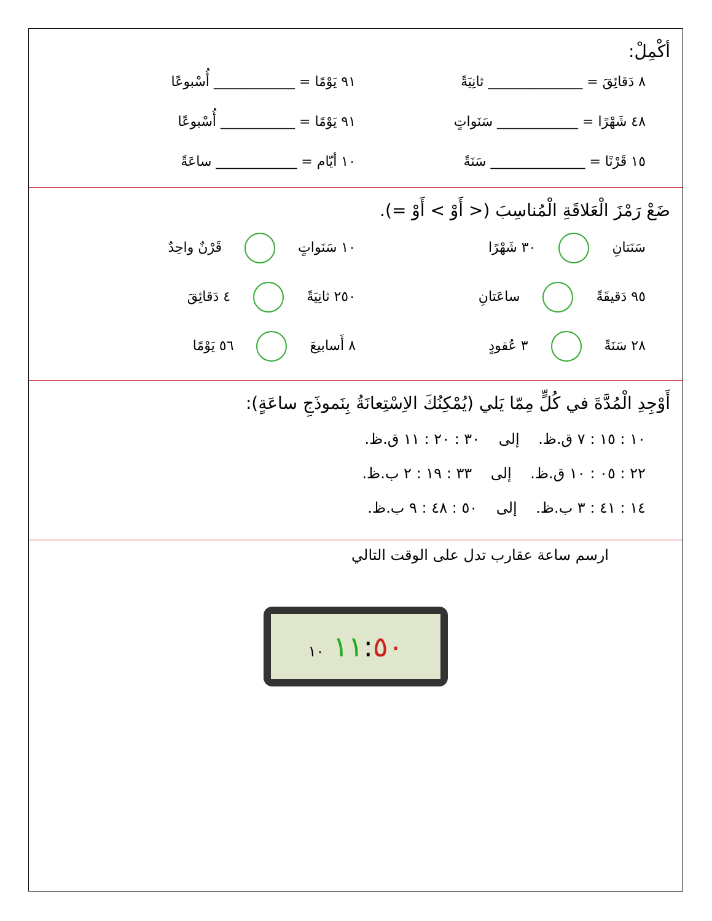أكْمِلْ:
٨ دَقائِقَ = ______________ ثانِيَةً
٩١ يَوْمًا = ____________ أُسْبوعًا
٤٨ شَهْرًا = ____________ سَنَواتٍ
٩١ يَوْمًا = ___________ أُسْبوعًا
١٥ قَرْنًا = ______________ سَنَةً
١٠ أيّام = ____________ ساعَةً
ضَعْ رَمْزَ الْعَلاقَةِ الْمُناسِبَ (< أَوْ > أَوْ =).
سَنَتانِ ٣٠ شَهْرًا
١٠ سَنَواتٍ قَرْنٌ واحِدٌ
٩٥ دَقيقَةً ساعَتانِ
٢٥٠ ثانِيَةً ٤ دَقائِقَ
٢٨ سَنَةً ٣ عُقودٍ
٨ أَسابيعَ ٥٦ يَوْمًا
أَوْجِدِ الْمُدَّةَ في كُلٍّ مِمّا يَلي (يُمْكِنُكَ الاِسْتِعانَةُ بِنَموذَجِ ساعَةٍ):
١٠ : ١٥ : ٧ ق.ظ. إلى ٣٠ : ٢٠ : ١١ ق.ظ.
٢٢ : ٠٥ : ١٠ ق.ظ. إلى ٣٣ : ١٩ : ٢ ب.ظ.
١٤ : ٤١ : ٣ ب.ظ. إلى ٥٠ : ٤٨ : ٩ ب.ظ.
ارسم ساعة عقارب تدل على الوقت التالي
١١:٥٠ ١٠